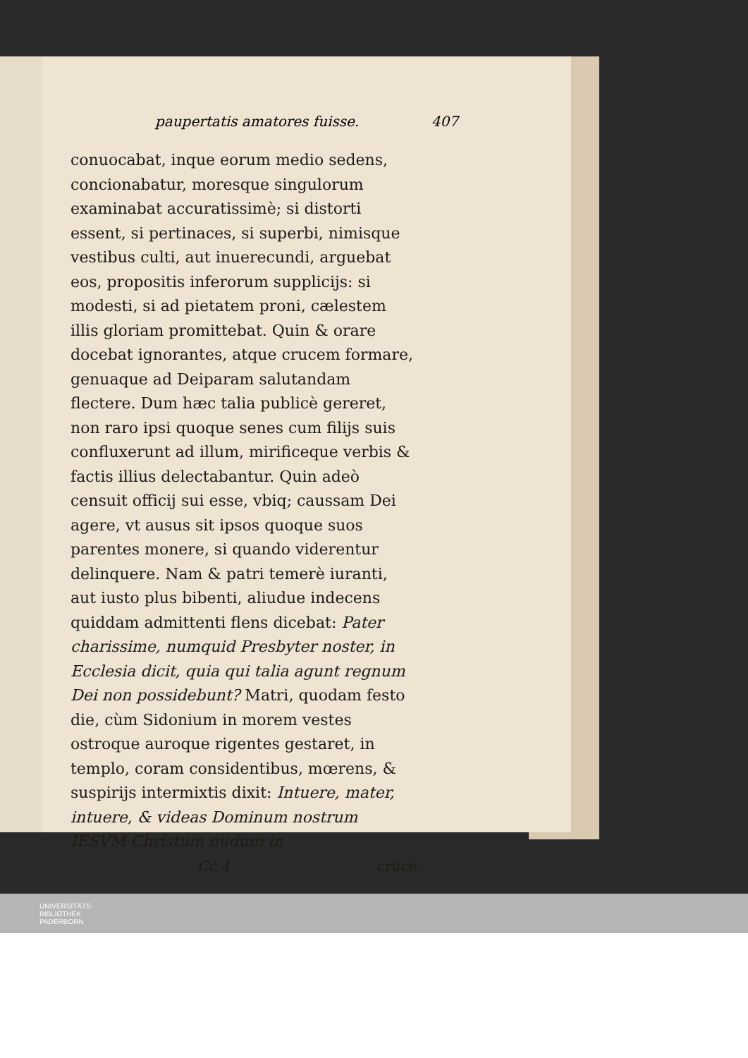paupertatis amatores fuisse. 407
conuocabat, inque eorum medio sedens, concionabatur, moresque singulorum examinabat accuratissimè; si distorti essent, si pertinaces, si superbi, nimisque vestibus culti, aut inuerecundi, arguebat eos, propositis inferorum supplicijs: si modesti, si ad pietatem proni, cælestem illis gloriam promittebat. Quin & orare docebat ignorantes, atque crucem formare, genuaque ad Deiparam salutandam flectere. Dum hæc talia publicè gereret, non raro ipsi quoque senes cum filijs suis confluxerunt ad illum, mirificeque verbis & factis illius delectabantur. Quin adeò censuit officij sui esse, vbiq; caussam Dei agere, vt ausus sit ipsos quoque suos parentes monere, si quando viderentur delinquere. Nam & patri temerè iuranti, aut iusto plus bibenti, aliudue indecens quiddam admittenti flens dicebat: Pater charissime, numquid Presbyter noster, in Ecclesia dicit, quia qui talia agunt regnum Dei non possidebunt? Matri, quodam festo die, cùm Sidonium in morem vestes ostroque auroque rigentes gestaret, in templo, coram considentibus, mœrens, & suspirijs intermixtis dixit: Intuere, mater, intuere, & videas Dominum nostrum IESVM Christum nudum in
Cc 4 cruce
UNIVERSITÄTS-
BIBLIOTHEK
PADERBORN